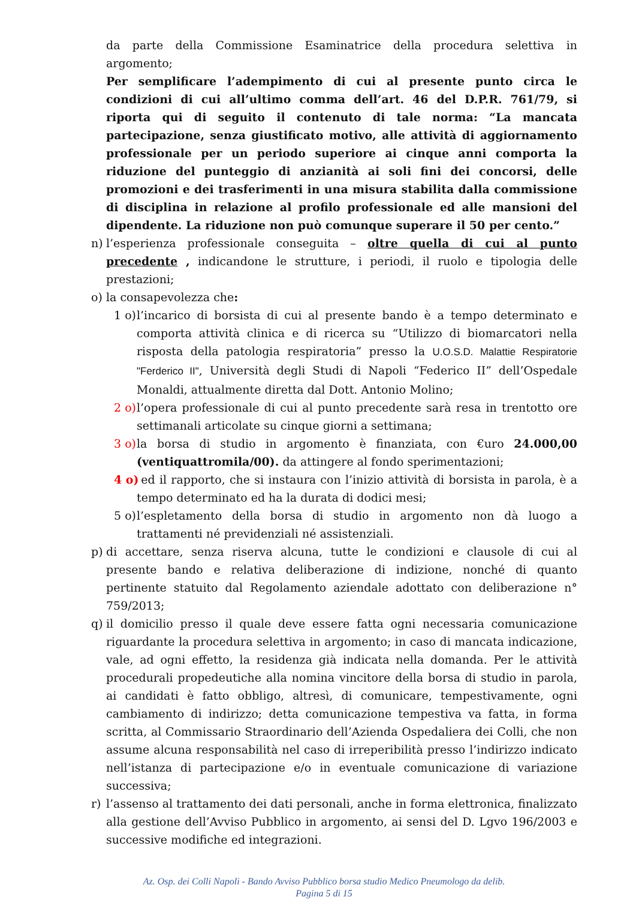da parte della Commissione Esaminatrice della procedura selettiva in argomento;
Per semplificare l’adempimento di cui al presente punto circa le condizioni di cui all’ultimo comma dell’art. 46 del D.P.R. 761/79, si riporta qui di seguito il contenuto di tale norma: “La mancata partecipazione, senza giustificato motivo, alle attività di aggiornamento professionale per un periodo superiore ai cinque anni comporta la riduzione del punteggio di anzianità ai soli fini dei concorsi, delle promozioni e dei trasferimenti in una misura stabilita dalla commissione di disciplina in relazione al profilo professionale ed alle mansioni del dipendente. La riduzione non può comunque superare il 50 per cento.”
n) l’esperienza professionale conseguita – oltre quella di cui al punto precedente , indicandone le strutture, i periodi, il ruolo e tipologia delle prestazioni;
o) la consapevolezza che:
1 o) l’incarico di borsista di cui al presente bando è a tempo determinato e comporta attività clinica e di ricerca su “Utilizzo di biomarcatori nella risposta della patologia respiratoria” presso la U.O.S.D. Malattie Respiratorie "Ferderico II", Università degli Studi di Napoli “Federico II” dell’Ospedale Monaldi, attualmente diretta dal Dott. Antonio Molino;
2 o) l’opera professionale di cui al punto precedente sarà resa in trentotto ore settimanali articolate su cinque giorni a settimana;
3 o) la borsa di studio in argomento è finanziata, con €uro 24.000,00 (ventiquattromila/00). da attingere al fondo sperimentazioni;
4 o) ed il rapporto, che si instaura con l’inizio attività di borsista in parola, è a tempo determinato ed ha la durata di dodici mesi;
5 o) l’espletamento della borsa di studio in argomento non dà luogo a trattamenti né previdenziali né assistenziali.
p) di accettare, senza riserva alcuna, tutte le condizioni e clausole di cui al presente bando e relativa deliberazione di indizione, nonché di quanto pertinente statuito dal Regolamento aziendale adottato con deliberazione n° 759/2013;
q) il domicilio presso il quale deve essere fatta ogni necessaria comunicazione riguardante la procedura selettiva in argomento; in caso di mancata indicazione, vale, ad ogni effetto, la residenza già indicata nella domanda. Per le attività procedurali propedeutiche alla nomina vincitore della borsa di studio in parola, ai candidati è fatto obbligo, altresì, di comunicare, tempestivamente, ogni cambiamento di indirizzo; detta comunicazione tempestiva va fatta, in forma scritta, al Commissario Straordinario dell’Azienda Ospedaliera dei Colli, che non assume alcuna responsabilità nel caso di irreperibilità presso l’indirizzo indicato nell’istanza di partecipazione e/o in eventuale comunicazione di variazione successiva;
r) l’assenso al trattamento dei dati personali, anche in forma elettronica, finalizzato alla gestione dell’Avviso Pubblico in argomento, ai sensi del D. Lgvo 196/2003 e successive modifiche ed integrazioni.
Az. Osp. dei Colli Napoli - Bando Avviso Pubblico borsa studio Medico Pneumologo da delib.
Pagina 5 di 15